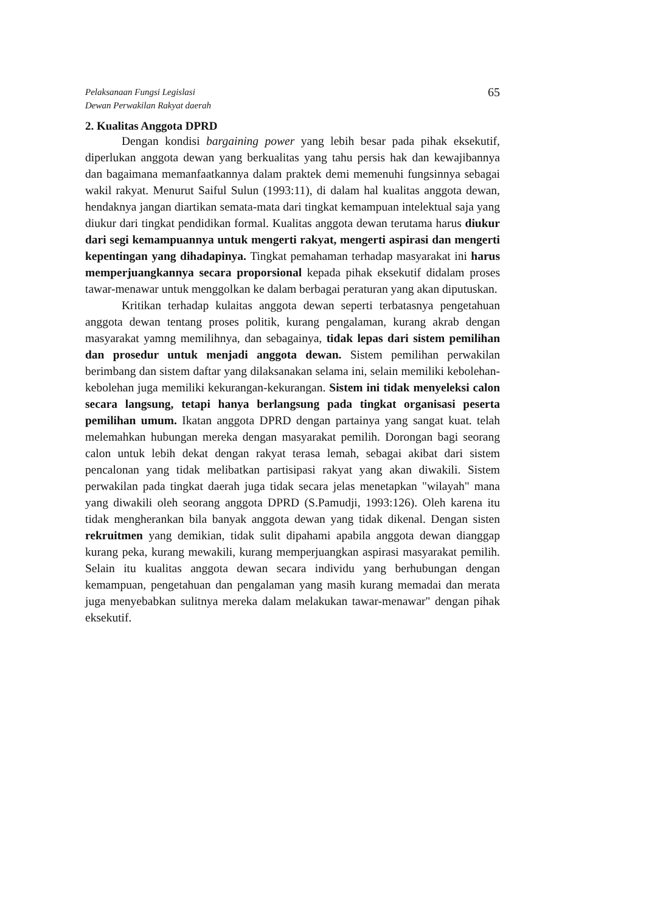Pelaksanaan Fungsi Legislasi
Dewan Perwakilan Rakyat daerah
65
2. Kualitas Anggota DPRD
Dengan kondisi bargaining power yang lebih besar pada pihak eksekutif, diperlukan anggota dewan yang berkualitas yang tahu persis hak dan kewajibannya dan bagaimana memanfaatkannya dalam praktek demi memenuhi fungsinnya sebagai wakil rakyat. Menurut Saiful Sulun (1993:11), di dalam hal kualitas anggota dewan, hendaknya jangan diartikan semata-mata dari tingkat kemampuan intelektual saja yang diukur dari tingkat pendidikan formal. Kualitas anggota dewan terutama harus diukur dari segi kemampuannya untuk mengerti rakyat, mengerti aspirasi dan mengerti kepentingan yang dihadapinya. Tingkat pemahaman terhadap masyarakat ini harus memperjuangkannya secara proporsional kepada pihak eksekutif didalam proses tawar-menawar untuk menggolkan ke dalam berbagai peraturan yang akan diputuskan.
Kritikan terhadap kulaitas anggota dewan seperti terbatasnya pengetahuan anggota dewan tentang proses politik, kurang pengalaman, kurang akrab dengan masyarakat yamng memilihnya, dan sebagainya, tidak lepas dari sistem pemilihan dan prosedur untuk menjadi anggota dewan. Sistem pemilihan perwakilan berimbang dan sistem daftar yang dilaksanakan selama ini, selain memiliki kebolehan-kebolehan juga memiliki kekurangan-kekurangan. Sistem ini tidak menyeleksi calon secara langsung, tetapi hanya berlangsung pada tingkat organisasi peserta pemilihan umum. Ikatan anggota DPRD dengan partainya yang sangat kuat. telah melemahkan hubungan mereka dengan masyarakat pemilih. Dorongan bagi seorang calon untuk lebih dekat dengan rakyat terasa lemah, sebagai akibat dari sistem pencalonan yang tidak melibatkan partisipasi rakyat yang akan diwakili. Sistem perwakilan pada tingkat daerah juga tidak secara jelas menetapkan "wilayah" mana yang diwakili oleh seorang anggota DPRD (S.Pamudji, 1993:126). Oleh karena itu tidak mengherankan bila banyak anggota dewan yang tidak dikenal. Dengan sisten rekruitmen yang demikian, tidak sulit dipahami apabila anggota dewan dianggap kurang peka, kurang mewakili, kurang memperjuangkan aspirasi masyarakat pemilih. Selain itu kualitas anggota dewan secara individu yang berhubungan dengan kemampuan, pengetahuan dan pengalaman yang masih kurang memadai dan merata juga menyebabkan sulitnya mereka dalam melakukan tawar-menawar" dengan pihak eksekutif.